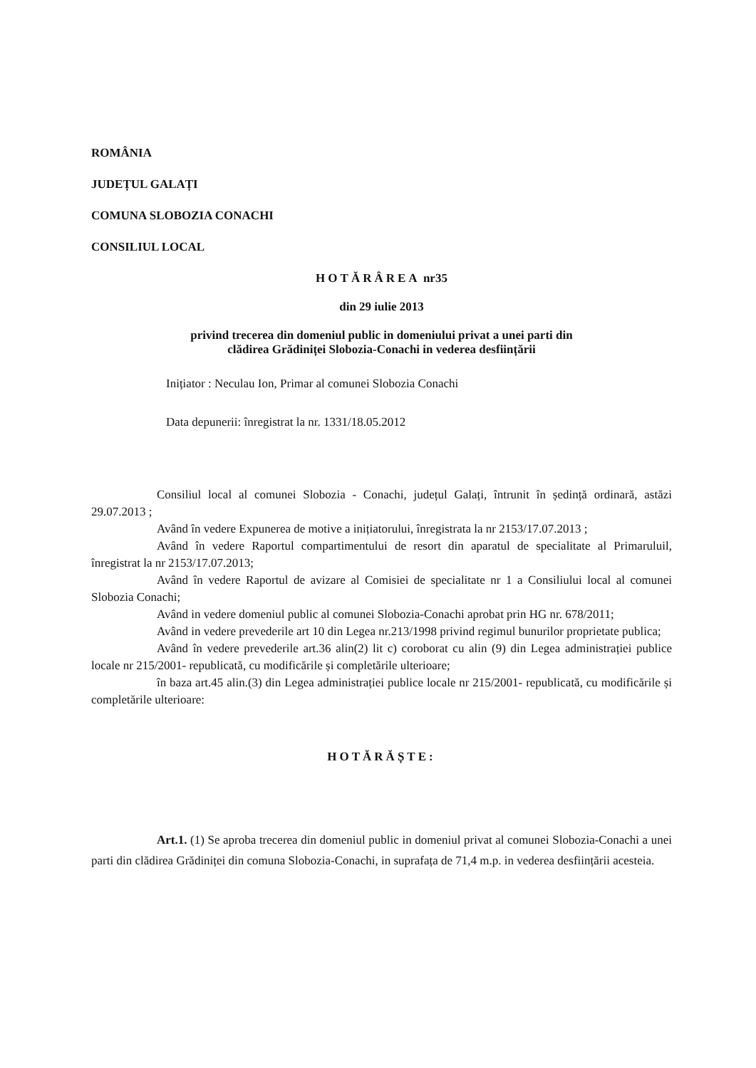ROMÂNIA
JUDEȚUL GALAȚI
COMUNA SLOBOZIA CONACHI
CONSILIUL LOCAL
HOTĂRÂREA nr35
din 29 iulie 2013
privind trecerea din domeniul public in domeniului privat a unei parti din
clădirea Grădiniței Slobozia-Conachi in vederea desființării
Inițiator : Neculau Ion, Primar al comunei Slobozia Conachi
Data depunerii: înregistrat la nr. 1331/18.05.2012
Consiliul local al comunei Slobozia - Conachi, județul Galați, întrunit în ședință ordinară, astăzi 29.07.2013 ;
Având în vedere Expunerea de motive a inițiatorului, înregistrata la nr 2153/17.07.2013 ;
Având în vedere Raportul compartimentului de resort din aparatul de specialitate al Primaruluil, înregistrat la nr 2153/17.07.2013;
Având în vedere Raportul de avizare al Comisiei de specialitate nr 1 a Consiliului local al comunei Slobozia Conachi;
Având in vedere domeniul public al comunei Slobozia-Conachi aprobat prin HG nr. 678/2011;
Având in vedere prevederile art 10 din Legea nr.213/1998 privind regimul bunurilor proprietate publica;
Având în vedere prevederile art.36 alin(2) lit c) coroborat cu alin (9) din Legea administrației publice locale nr 215/2001- republicată, cu modificările și completările ulterioare;
în baza art.45 alin.(3) din Legea administrației publice locale nr 215/2001- republicată, cu modificările și completările ulterioare:
HOTĂRĂȘTE:
Art.1. (1) Se aproba trecerea din domeniul public in domeniul privat al comunei Slobozia-Conachi a unei parti din clădirea Grădiniței din comuna Slobozia-Conachi, in suprafața de 71,4 m.p. in vederea desființării acesteia.